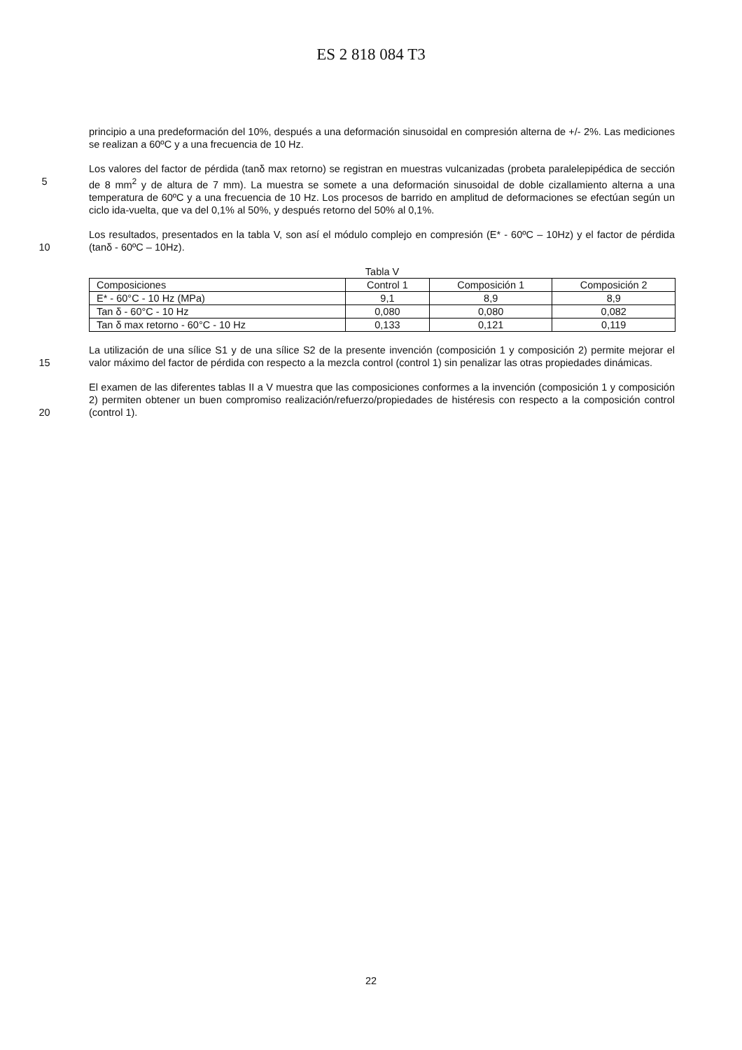ES 2 818 084 T3
principio a una predeformación del 10%, después a una deformación sinusoidal en compresión alterna de +/- 2%. Las mediciones se realizan a 60ºC y a una frecuencia de 10 Hz.
5 Los valores del factor de pérdida (tanδ max retorno) se registran en muestras vulcanizadas (probeta paralelepipédica de sección de 8 mm<sup>2</sup> y de altura de 7 mm). La muestra se somete a una deformación sinusoidal de doble cizallamiento alterna a una temperatura de 60ºC y a una frecuencia de 10 Hz. Los procesos de barrido en amplitud de deformaciones se efectúan según un ciclo ida-vuelta, que va del 0,1% al 50%, y después retorno del 50% al 0,1%.
10 Los resultados, presentados en la tabla V, son así el módulo complejo en compresión (E* - 60ºC – 10Hz) y el factor de pérdida (tanδ - 60ºC – 10Hz).
Tabla V
| Composiciones | Control 1 | Composición 1 | Composición 2 |
| E* - 60°C - 10 Hz (MPa) | 9,1 | 8,9 | 8,9 |
| Tan δ - 60°C - 10 Hz | 0,080 | 0,080 | 0,082 |
| Tan δ max retorno - 60°C - 10 Hz | 0,133 | 0,121 | 0,119 |
15 La utilización de una sílice S1 y de una sílice S2 de la presente invención (composición 1 y composición 2) permite mejorar el valor máximo del factor de pérdida con respecto a la mezcla control (control 1) sin penalizar las otras propiedades dinámicas.
20 El examen de las diferentes tablas II a V muestra que las composiciones conformes a la invención (composición 1 y composición 2) permiten obtener un buen compromiso realización/refuerzo/propiedades de histéresis con respecto a la composición control (control 1).
22